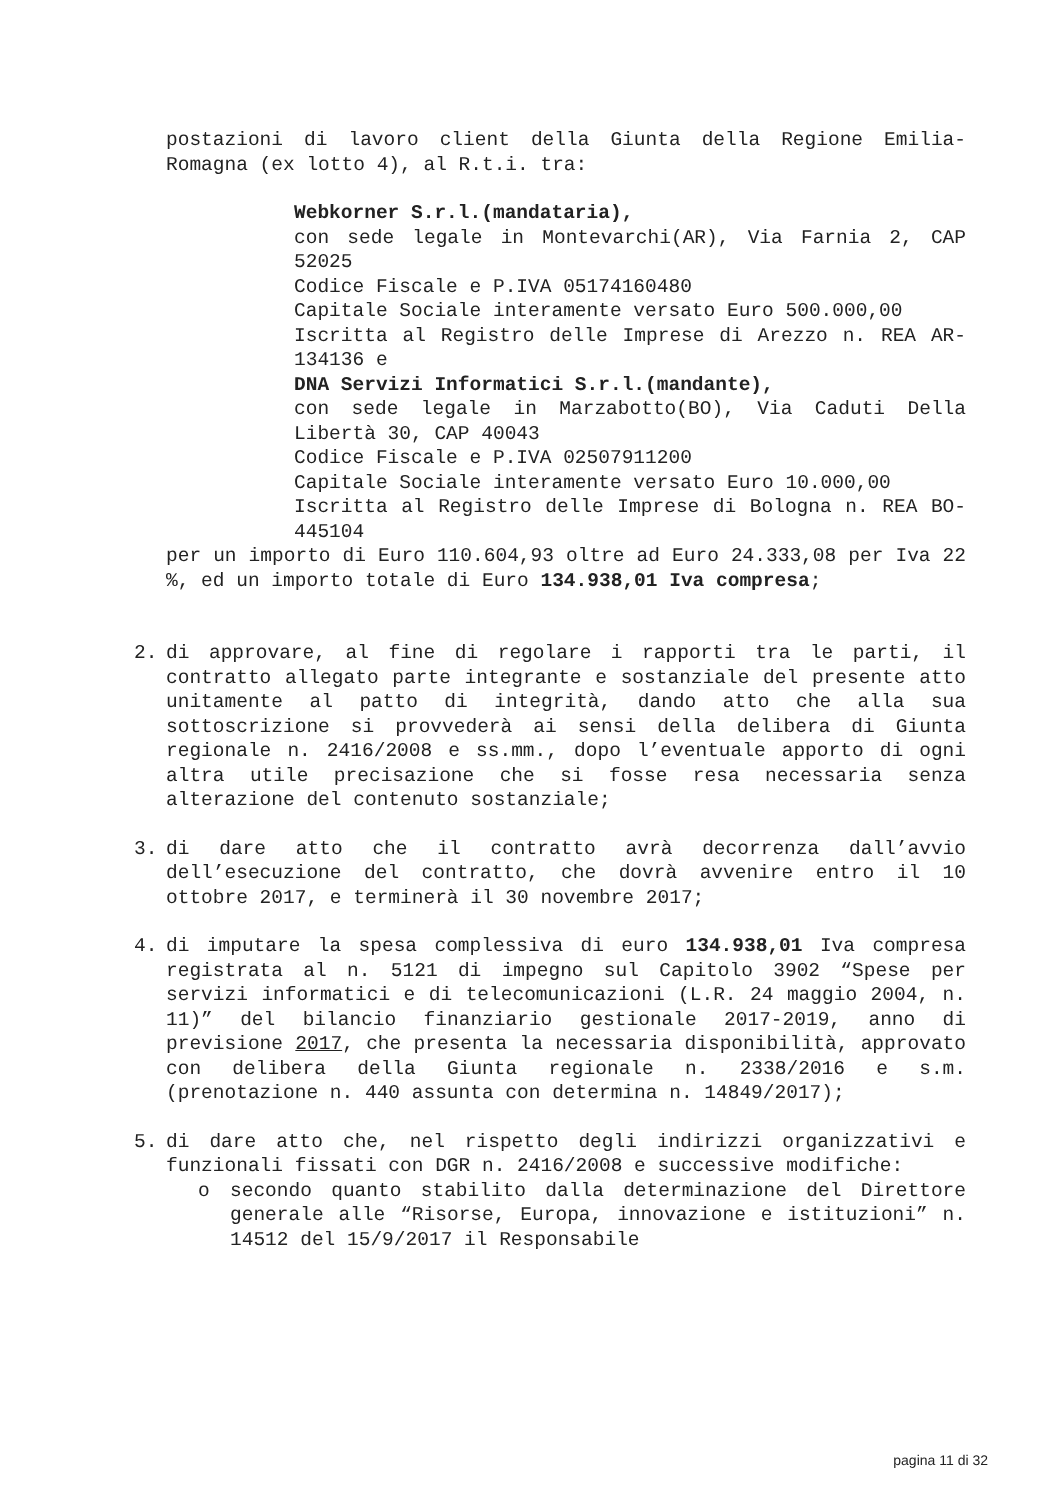postazioni di lavoro client della Giunta della Regione Emilia-Romagna (ex lotto 4), al R.t.i. tra:
Webkorner S.r.l.(mandataria),
con sede legale in Montevarchi(AR), Via Farnia 2, CAP 52025
Codice Fiscale e P.IVA 05174160480
Capitale Sociale interamente versato Euro 500.000,00
Iscritta al Registro delle Imprese di Arezzo n. REA AR-134136 e
DNA Servizi Informatici S.r.l.(mandante),
con sede legale in Marzabotto(BO), Via Caduti Della Libertà 30, CAP 40043
Codice Fiscale e P.IVA 02507911200
Capitale Sociale interamente versato Euro 10.000,00
Iscritta al Registro delle Imprese di Bologna n. REA BO-445104
per un importo di Euro 110.604,93 oltre ad Euro 24.333,08 per Iva 22 %, ed un importo totale di Euro 134.938,01 Iva compresa;
2. di approvare, al fine di regolare i rapporti tra le parti, il contratto allegato parte integrante e sostanziale del presente atto unitamente al patto di integrità, dando atto che alla sua sottoscrizione si provvederà ai sensi della delibera di Giunta regionale n. 2416/2008 e ss.mm., dopo l’eventuale apporto di ogni altra utile precisazione che si fosse resa necessaria senza alterazione del contenuto sostanziale;
3. di dare atto che il contratto avrà decorrenza dall’avvio dell’esecuzione del contratto, che dovrà avvenire entro il 10 ottobre 2017, e terminerà il 30 novembre 2017;
4. di imputare la spesa complessiva di euro 134.938,01 Iva compresa registrata al n. 5121 di impegno sul Capitolo 3902 “Spese per servizi informatici e di telecomunicazioni (L.R. 24 maggio 2004, n. 11)” del bilancio finanziario gestionale 2017-2019, anno di previsione 2017, che presenta la necessaria disponibilità, approvato con delibera della Giunta regionale n. 2338/2016 e s.m. (prenotazione n. 440 assunta con determina n. 14849/2017);
5. di dare atto che, nel rispetto degli indirizzi organizzativi e funzionali fissati con DGR n. 2416/2008 e successive modifiche:
o secondo quanto stabilito dalla determinazione del Direttore generale alle “Risorse, Europa, innovazione e istituzioni” n. 14512 del 15/9/2017 il Responsabile
pagina 11 di 32